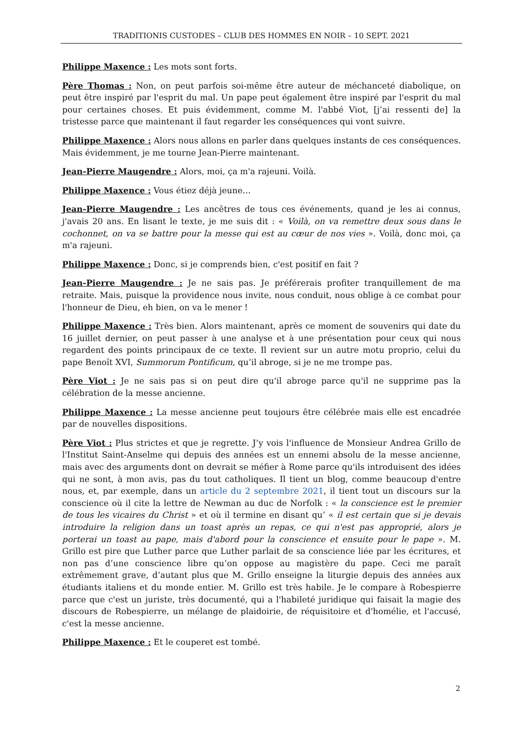TRADITIONIS CUSTODES – CLUB DES HOMMES EN NOIR – 10 SEPT. 2021
Philippe Maxence : Les mots sont forts.
Père Thomas : Non, on peut parfois soi-même être auteur de méchanceté diabolique, on peut être inspiré par l'esprit du mal. Un pape peut également être inspiré par l'esprit du mal pour certaines choses. Et puis évidemment, comme M. l'abbé Viot, [j’ai ressenti de] la tristesse parce que maintenant il faut regarder les conséquences qui vont suivre.
Philippe Maxence : Alors nous allons en parler dans quelques instants de ces conséquences. Mais évidemment, je me tourne Jean-Pierre maintenant.
Jean-Pierre Maugendre : Alors, moi, ça m'a rajeuni. Voilà.
Philippe Maxence : Vous étiez déjà jeune…
Jean-Pierre Maugendre : Les ancêtres de tous ces événements, quand je les ai connus, j'avais 20 ans. En lisant le texte, je me suis dit : « Voilà, on va remettre deux sous dans le cochonnet, on va se battre pour la messe qui est au cœur de nos vies ». Voilà, donc moi, ça m'a rajeuni.
Philippe Maxence : Donc, si je comprends bien, c'est positif en fait ?
Jean-Pierre Maugendre : Je ne sais pas. Je préférerais profiter tranquillement de ma retraite. Mais, puisque la providence nous invite, nous conduit, nous oblige à ce combat pour l'honneur de Dieu, eh bien, on va le mener !
Philippe Maxence : Très bien. Alors maintenant, après ce moment de souvenirs qui date du 16 juillet dernier, on peut passer à une analyse et à une présentation pour ceux qui nous regardent des points principaux de ce texte. Il revient sur un autre motu proprio, celui du pape Benoît XVI, Summorum Pontificum, qu’il abroge, si je ne me trompe pas.
Père Viot : Je ne sais pas si on peut dire qu'il abroge parce qu'il ne supprime pas la célébration de la messe ancienne.
Philippe Maxence : La messe ancienne peut toujours être célébrée mais elle est encadrée par de nouvelles dispositions.
Père Viot : Plus strictes et que je regrette. J’y vois l'influence de Monsieur Andrea Grillo de l'Institut Saint-Anselme qui depuis des années est un ennemi absolu de la messe ancienne, mais avec des arguments dont on devrait se méfier à Rome parce qu'ils introduisent des idées qui ne sont, à mon avis, pas du tout catholiques. Il tient un blog, comme beaucoup d'entre nous, et, par exemple, dans un article du 2 septembre 2021, il tient tout un discours sur la conscience où il cite la lettre de Newman au duc de Norfolk : « la conscience est le premier de tous les vicaires du Christ » et où il termine en disant qu’ « il est certain que si je devais introduire la religion dans un toast après un repas, ce qui n'est pas approprié, alors je porterai un toast au pape, mais d'abord pour la conscience et ensuite pour le pape ». M. Grillo est pire que Luther parce que Luther parlait de sa conscience liée par les écritures, et non pas d’une conscience libre qu’on oppose au magistère du pape. Ceci me paraît extrêmement grave, d’autant plus que M. Grillo enseigne la liturgie depuis des années aux étudiants italiens et du monde entier. M. Grillo est très habile. Je le compare à Robespierre parce que c'est un juriste, très documenté, qui a l'habileté juridique qui faisait la magie des discours de Robespierre, un mélange de plaidoirie, de réquisitoire et d'homélie, et l'accusé, c'est la messe ancienne.
Philippe Maxence : Et le couperet est tombé.
2